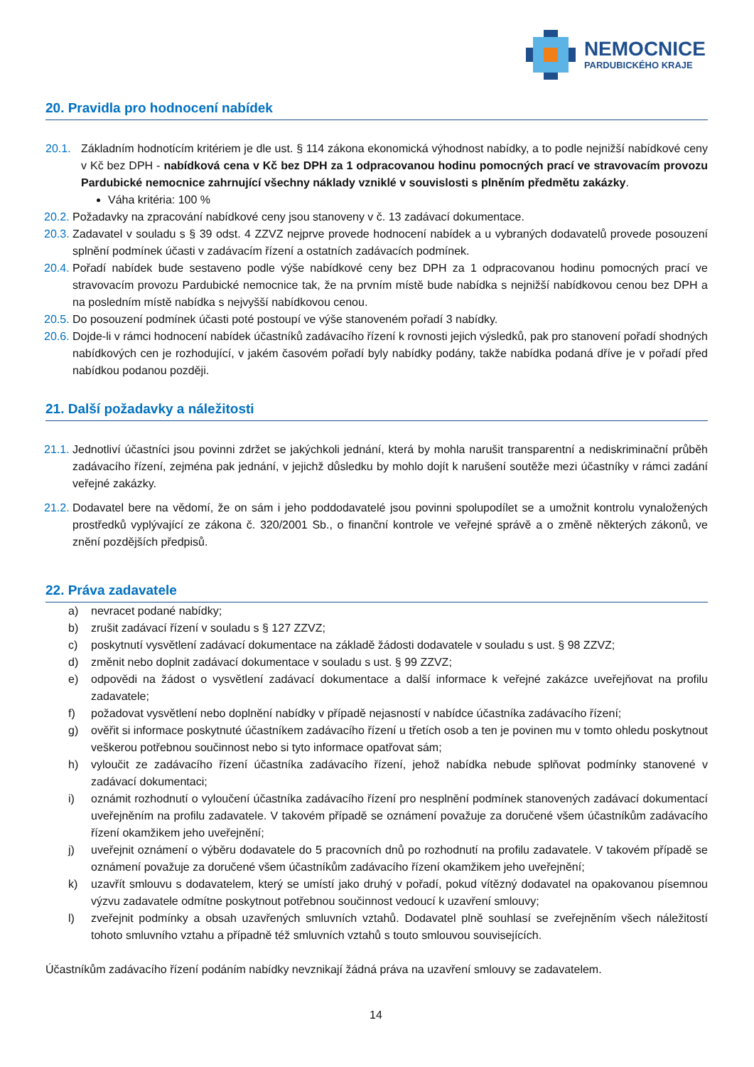NEMOCNICE
PARDUBICKÉHO KRAJE
20. Pravidla pro hodnocení nabídek
20.1. Základním hodnotícím kritériem je dle ust. § 114 zákona ekonomická výhodnost nabídky, a to podle nejnižší nabídkové ceny v Kč bez DPH - nabídková cena v Kč bez DPH za 1 odpracovanou hodinu pomocných prací ve stravovacím provozu Pardubické nemocnice zahrnující všechny náklady vzniklé v souvislosti s plněním předmětu zakázky.
Váha kritéria: 100 %
20.2.
Požadavky na zpracování nabídkové ceny jsou stanoveny v č. 13 zadávací dokumentace.
20.3.
Zadavatel v souladu s § 39 odst. 4 ZZVZ nejprve provede hodnocení nabídek a u vybraných dodavatelů provede posouzení splnění podmínek účasti v zadávacím řízení a ostatních zadávacích podmínek.
20.4.
Pořadí nabídek bude sestaveno podle výše nabídkové ceny bez DPH za 1 odpracovanou hodinu pomocných prací ve stravovacím provozu Pardubické nemocnice tak, že na prvním místě bude nabídka s nejnižší nabídkovou cenou bez DPH a na posledním místě nabídka s nejvyšší nabídkovou cenou.
20.5.
Do posouzení podmínek účasti poté postoupí ve výše stanoveném pořadí 3 nabídky.
20.6.
Dojde-li v rámci hodnocení nabídek účastníků zadávacího řízení k rovnosti jejich výsledků, pak pro stanovení pořadí shodných nabídkových cen je rozhodující, v jakém časovém pořadí byly nabídky podány, takže nabídka podaná dříve je v pořadí před nabídkou podanou později.
21. Další požadavky a náležitosti
21.1.
Jednotliví účastníci jsou povinni zdržet se jakýchkoli jednání, která by mohla narušit transparentní a nediskriminační průběh zadávacího řízení, zejména pak jednání, v jejichž důsledku by mohlo dojít k narušení soutěže mezi účastníky v rámci zadání veřejné zakázky.
21.2.
Dodavatel bere na vědomí, že on sám i jeho poddodavatelé jsou povinni spolupodílet se a umožnit kontrolu vynaložených prostředků vyplývající ze zákona č. 320/2001 Sb., o finanční kontrole ve veřejné správě a o změně některých zákonů, ve znění pozdějších předpisů.
22. Práva zadavatele
a) nevracet podané nabídky;
b) zrušit zadávací řízení v souladu s § 127 ZZVZ;
c) poskytnutí vysvětlení zadávací dokumentace na základě žádosti dodavatele v souladu s ust. § 98 ZZVZ;
d) změnit nebo doplnit zadávací dokumentace v souladu s ust. § 99 ZZVZ;
e) odpovědi na žádost o vysvětlení zadávací dokumentace a další informace k veřejné zakázce uveřejňovat na profilu zadavatele;
f) požadovat vysvětlení nebo doplnění nabídky v případě nejasností v nabídce účastníka zadávacího řízení;
g) ověřit si informace poskytnuté účastníkem zadávacího řízení u třetích osob a ten je povinen mu v tomto ohledu poskytnout veškerou potřebnou součinnost nebo si tyto informace opatřovat sám;
h) vyloučit ze zadávacího řízení účastníka zadávacího řízení, jehož nabídka nebude splňovat podmínky stanovené v zadávací dokumentaci;
i) oznámit rozhodnutí o vyloučení účastníka zadávacího řízení pro nesplnění podmínek stanovených zadávací dokumentací uveřejněním na profilu zadavatele. V takovém případě se oznámení považuje za doručené všem účastníkům zadávacího řízení okamžikem jeho uveřejnění;
j) uveřejnit oznámení o výběru dodavatele do 5 pracovních dnů po rozhodnutí na profilu zadavatele. V takovém případě se oznámení považuje za doručené všem účastníkům zadávacího řízení okamžikem jeho uveřejnění;
k) uzavřít smlouvu s dodavatelem, který se umístí jako druhý v pořadí, pokud vítězný dodavatel na opakovanou písemnou výzvu zadavatele odmítne poskytnout potřebnou součinnost vedoucí k uzavření smlouvy;
l) zveřejnit podmínky a obsah uzavřených smluvních vztahů. Dodavatel plně souhlasí se zveřejněním všech náležitostí tohoto smluvního vztahu a případně též smluvních vztahů s touto smlouvou souvisejících.
Účastníkům zadávacího řízení podáním nabídky nevznikají žádná práva na uzavření smlouvy se zadavatelem.
14